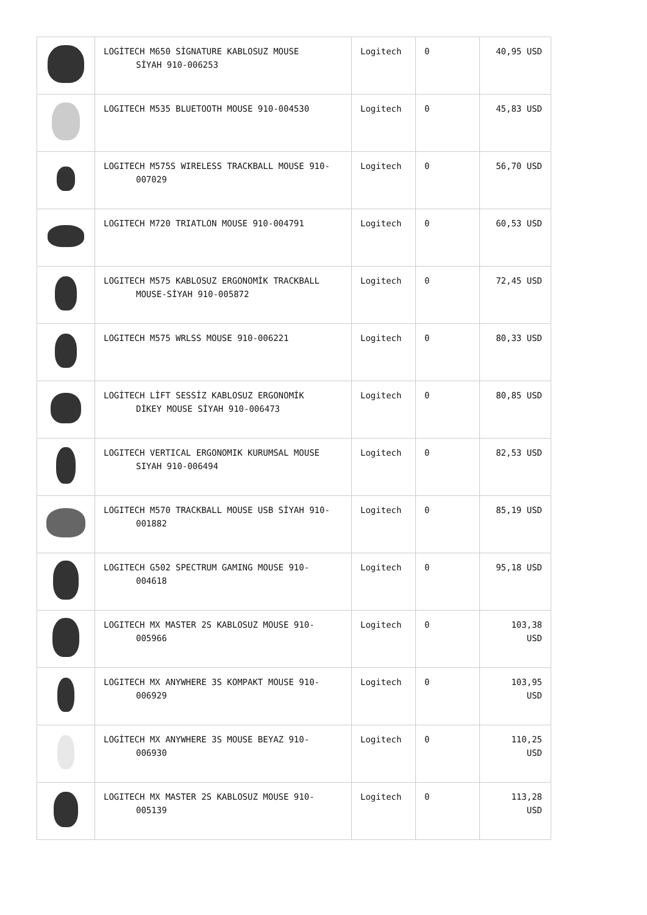| | LOGİTECH M650 SİGNATURE KABLOSUZ MOUSE SİYAH 910-006253 | Logitech | 0 | 40,95 USD |
| | LOGITECH M535 BLUETOOTH MOUSE 910-004530 | Logitech | 0 | 45,83 USD |
| | LOGITECH M575S WIRELESS TRACKBALL MOUSE 910- 007029 | Logitech | 0 | 56,70 USD |
| | LOGITECH M720 TRIATLON MOUSE 910-004791 | Logitech | 0 | 60,53 USD |
| | LOGITECH M575 KABLOSUZ ERGONOMİK TRACKBALL MOUSE-SİYAH 910-005872 | Logitech | 0 | 72,45 USD |
| | LOGITECH M575 WRLSS MOUSE 910-006221 | Logitech | 0 | 80,33 USD |
| | LOGİTECH LİFT SESSİZ KABLOSUZ ERGONOMİK DİKEY MOUSE SİYAH 910-006473 | Logitech | 0 | 80,85 USD |
| | LOGITECH VERTICAL ERGONOMIK KURUMSAL MOUSE SIYAH 910-006494 | Logitech | 0 | 82,53 USD |
| | LOGITECH M570 TRACKBALL MOUSE USB SİYAH 910- 001882 | Logitech | 0 | 85,19 USD |
| | LOGITECH G502 SPECTRUM GAMING MOUSE 910- 004618 | Logitech | 0 | 95,18 USD |
| | LOGITECH MX MASTER 2S KABLOSUZ MOUSE 910- 005966 | Logitech | 0 | 103,38 USD |
| | LOGITECH MX ANYWHERE 3S KOMPAKT MOUSE 910- 006929 | Logitech | 0 | 103,95 USD |
| | LOGİTECH MX ANYWHERE 3S MOUSE BEYAZ 910- 006930 | Logitech | 0 | 110,25 USD |
| | LOGITECH MX MASTER 2S KABLOSUZ MOUSE 910- 005139 | Logitech | 0 | 113,28 USD |